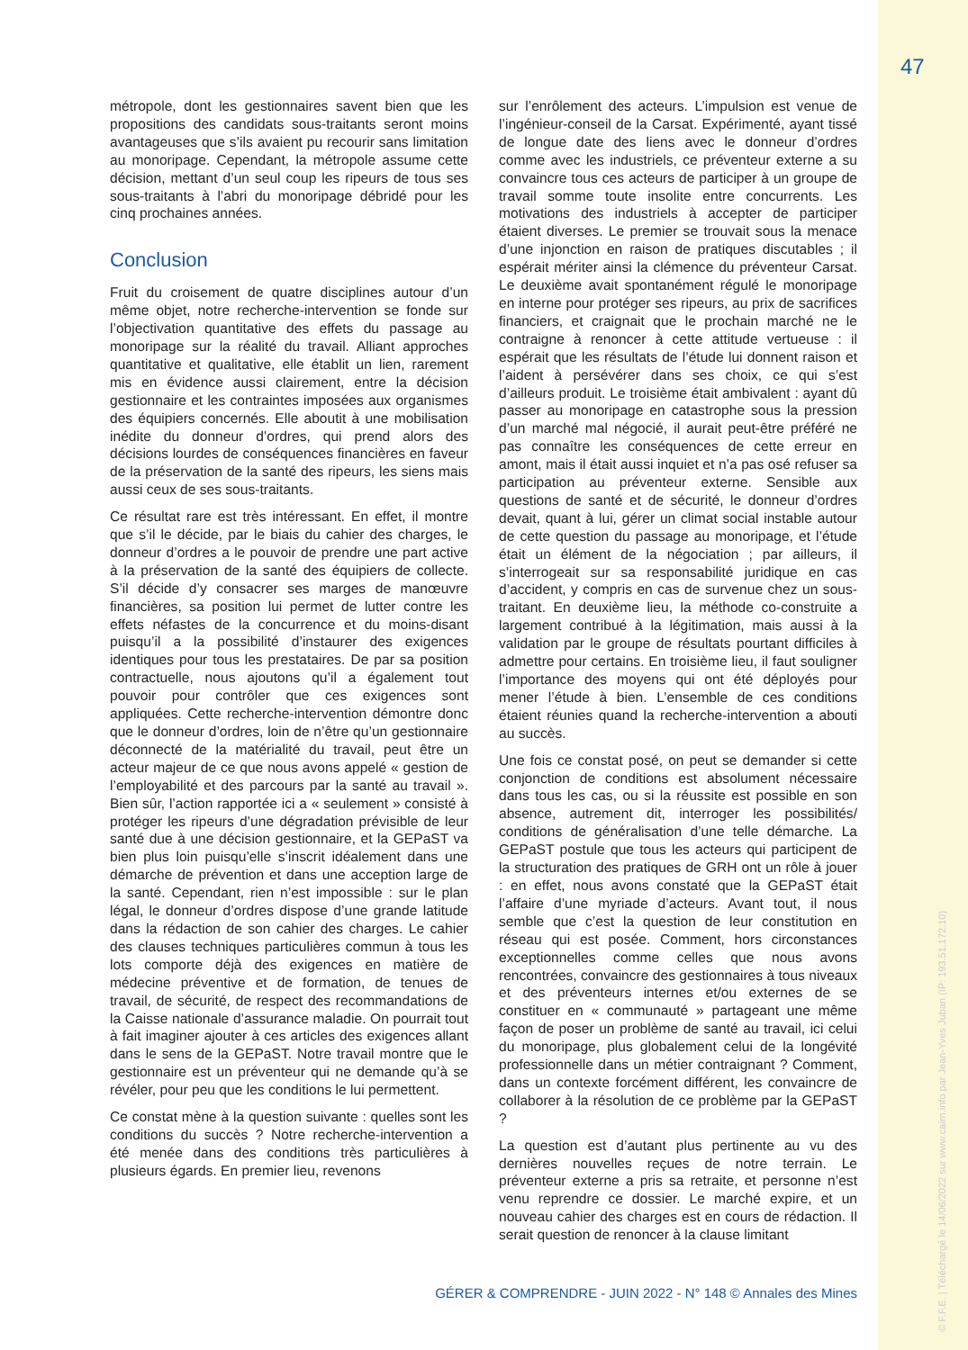47
métropole, dont les gestionnaires savent bien que les propositions des candidats sous-traitants seront moins avantageuses que s’ils avaient pu recourir sans limitation au monoripage. Cependant, la métropole assume cette décision, mettant d’un seul coup les ripeurs de tous ses sous-traitants à l’abri du monoripage débridé pour les cinq prochaines années.
Conclusion
Fruit du croisement de quatre disciplines autour d’un même objet, notre recherche-intervention se fonde sur l’objectivation quantitative des effets du passage au monoripage sur la réalité du travail. Alliant approches quantitative et qualitative, elle établit un lien, rarement mis en évidence aussi clairement, entre la décision gestionnaire et les contraintes imposées aux organismes des équipiers concernés. Elle aboutit à une mobilisation inédite du donneur d’ordres, qui prend alors des décisions lourdes de conséquences financières en faveur de la préservation de la santé des ripeurs, les siens mais aussi ceux de ses sous-traitants.
Ce résultat rare est très intéressant. En effet, il montre que s’il le décide, par le biais du cahier des charges, le donneur d’ordres a le pouvoir de prendre une part active à la préservation de la santé des équipiers de collecte. S’il décide d’y consacrer ses marges de manœuvre financières, sa position lui permet de lutter contre les effets néfastes de la concurrence et du moins-disant puisqu’il a la possibilité d’instaurer des exigences identiques pour tous les prestataires. De par sa position contractuelle, nous ajoutons qu’il a également tout pouvoir pour contrôler que ces exigences sont appliquées. Cette recherche-intervention démontre donc que le donneur d’ordres, loin de n’être qu’un gestionnaire déconnecté de la matérialité du travail, peut être un acteur majeur de ce que nous avons appelé « gestion de l’employabilité et des parcours par la santé au travail ». Bien sûr, l’action rapportée ici a « seulement » consisté à protéger les ripeurs d’une dégradation prévisible de leur santé due à une décision gestionnaire, et la GEPaST va bien plus loin puisqu’elle s’inscrit idéalement dans une démarche de prévention et dans une acception large de la santé. Cependant, rien n’est impossible : sur le plan légal, le donneur d’ordres dispose d’une grande latitude dans la rédaction de son cahier des charges. Le cahier des clauses techniques particulières commun à tous les lots comporte déjà des exigences en matière de médecine préventive et de formation, de tenues de travail, de sécurité, de respect des recommandations de la Caisse nationale d’assurance maladie. On pourrait tout à fait imaginer ajouter à ces articles des exigences allant dans le sens de la GEPaST. Notre travail montre que le gestionnaire est un préventeur qui ne demande qu’à se révéler, pour peu que les conditions le lui permettent.
Ce constat mène à la question suivante : quelles sont les conditions du succès ? Notre recherche-intervention a été menée dans des conditions très particulières à plusieurs égards. En premier lieu, revenons
sur l’enrôlement des acteurs. L’impulsion est venue de l’ingénieur-conseil de la Carsat. Expérimenté, ayant tissé de longue date des liens avec le donneur d’ordres comme avec les industriels, ce préventeur externe a su convaincre tous ces acteurs de participer à un groupe de travail somme toute insolite entre concurrents. Les motivations des industriels à accepter de participer étaient diverses. Le premier se trouvait sous la menace d’une injonction en raison de pratiques discutables ; il espérait mériter ainsi la clémence du préventeur Carsat. Le deuxième avait spontanément régulé le monoripage en interne pour protéger ses ripeurs, au prix de sacrifices financiers, et craignait que le prochain marché ne le contraigne à renoncer à cette attitude vertueuse : il espérait que les résultats de l’étude lui donnent raison et l’aident à persévérer dans ses choix, ce qui s’est d’ailleurs produit. Le troisième était ambivalent : ayant dû passer au monoripage en catastrophe sous la pression d’un marché mal négocié, il aurait peut-être préféré ne pas connaître les conséquences de cette erreur en amont, mais il était aussi inquiet et n’a pas osé refuser sa participation au préventeur externe. Sensible aux questions de santé et de sécurité, le donneur d’ordres devait, quant à lui, gérer un climat social instable autour de cette question du passage au monoripage, et l’étude était un élément de la négociation ; par ailleurs, il s’interrogeait sur sa responsabilité juridique en cas d’accident, y compris en cas de survenue chez un sous-traitant. En deuxième lieu, la méthode co-construite a largement contribué à la légitimation, mais aussi à la validation par le groupe de résultats pourtant difficiles à admettre pour certains. En troisième lieu, il faut souligner l’importance des moyens qui ont été déployés pour mener l’étude à bien. L’ensemble de ces conditions étaient réunies quand la recherche-intervention a abouti au succès.
Une fois ce constat posé, on peut se demander si cette conjonction de conditions est absolument nécessaire dans tous les cas, ou si la réussite est possible en son absence, autrement dit, interroger les possibilités/ conditions de généralisation d’une telle démarche. La GEPaST postule que tous les acteurs qui participent de la structuration des pratiques de GRH ont un rôle à jouer : en effet, nous avons constaté que la GEPaST était l’affaire d’une myriade d’acteurs. Avant tout, il nous semble que c’est la question de leur constitution en réseau qui est posée. Comment, hors circonstances exceptionnelles comme celles que nous avons rencontrées, convaincre des gestionnaires à tous niveaux et des préventeurs internes et/ou externes de se constituer en « communauté » partageant une même façon de poser un problème de santé au travail, ici celui du monoripage, plus globalement celui de la longévité professionnelle dans un métier contraignant ? Comment, dans un contexte forcément différent, les convaincre de collaborer à la résolution de ce problème par la GEPaST ?
La question est d’autant plus pertinente au vu des dernières nouvelles reçues de notre terrain. Le préventeur externe a pris sa retraite, et personne n’est venu reprendre ce dossier. Le marché expire, et un nouveau cahier des charges est en cours de rédaction. Il serait question de renoncer à la clause limitant
GÉRER & COMPRENDRE - JUIN 2022 - N° 148 © Annales des Mines
© F.F.E. | Téléchargé le 14/06/2022 sur www.cairn.info par Jean-Yves Juban (IP: 193.51.172.10)